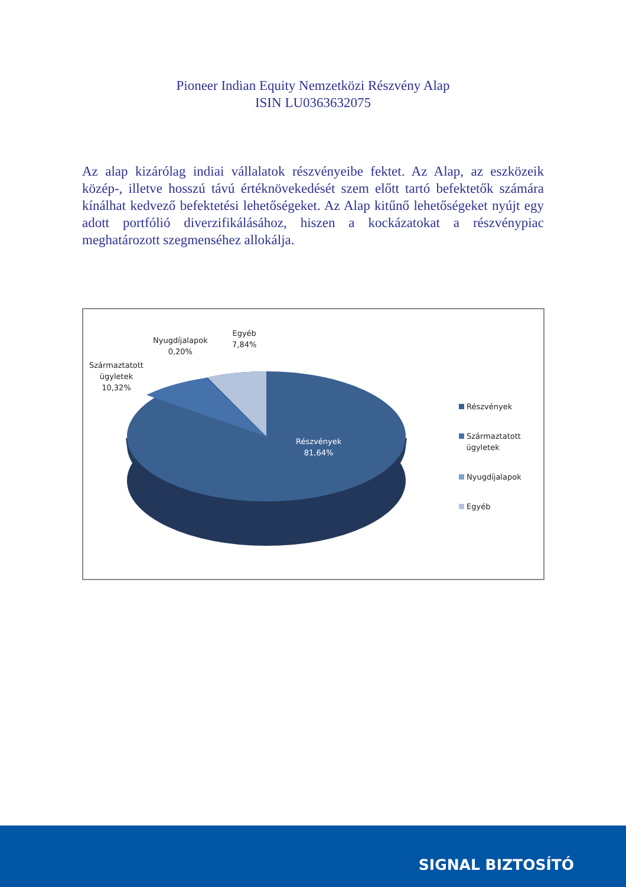Pioneer Indian Equity Nemzetközi Részvény Alap
ISIN LU0363632075
Az alap kizárólag indiai vállalatok részvényeibe fektet. Az Alap, az eszközeik közép-, illetve hosszú távú értéknövekedését szem előtt tartó befektetők számára kínálhat kedvező befektetési lehetőségeket. Az Alap kitűnő lehetőségeket nyújt egy adott portfólió diverzifikálásához, hiszen a kockázatokat a részvénypiac meghatározott szegmenséhez allokálja.
Származtatott
ügyletek
10,32%
Nyugdíjalapok
0,20%
Egyéb
7,84%
Részvények
81,64%
Részvények
Származtatott
ügyletek
Nyugdíjalapok
Egyéb
SIGNAL BIZTOSÍTÓ